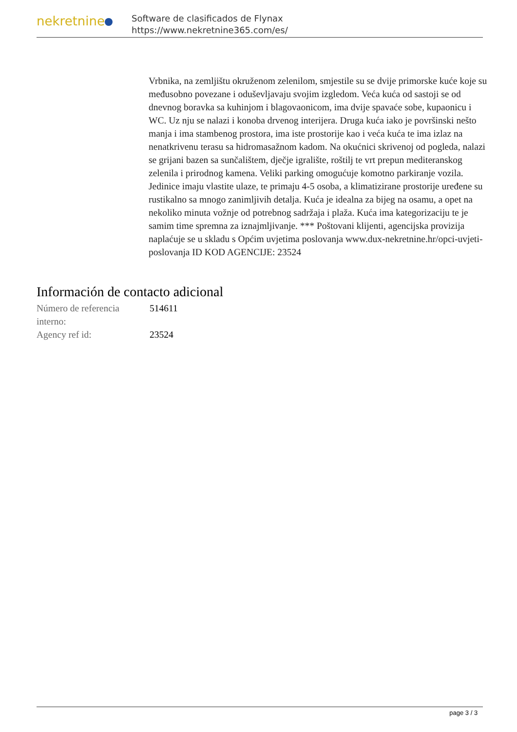nekretnine
Software de clasificados de Flynax
https://www.nekretnine365.com/es/
Vrbnika, na zemljištu okruženom zelenilom, smjestile su se dvije primorske kuće koje su međusobno povezane i oduševljavaju svojim izgledom. Veća kuća od sastoji se od dnevnog boravka sa kuhinjom i blagovaonicom, ima dvije spavaće sobe, kupaonicu i WC. Uz nju se nalazi i konoba drvenog interijera. Druga kuća iako je površinski nešto manja i ima stambenog prostora, ima iste prostorije kao i veća kuća te ima izlaz na nenatkrivenu terasu sa hidromasažnom kadom. Na okućnici skrivenoj od pogleda, nalazi se grijani bazen sa sunčalištem, dječje igralište, roštilj te vrt prepun mediteranskog zelenila i prirodnog kamena. Veliki parking omogućuje komotno parkiranje vozila. Jedinice imaju vlastite ulaze, te primaju 4-5 osoba, a klimatizirane prostorije uređene su rustikalno sa mnogo zanimljivih detalja. Kuća je idealna za bijeg na osamu, a opet na nekoliko minuta vožnje od potrebnog sadržaja i plaža. Kuća ima kategorizaciju te je samim time spremna za iznajmljivanje. *** Poštovani klijenti, agencijska provizija naplaćuje se u skladu s Općim uvjetima poslovanja www.dux-nekretnine.hr/opci-uvjeti-poslovanja ID KOD AGENCIJE: 23524
Información de contacto adicional
| Número de referencia interno: | 514611 |
| Agency ref id: | 23524 |
page 3 / 3